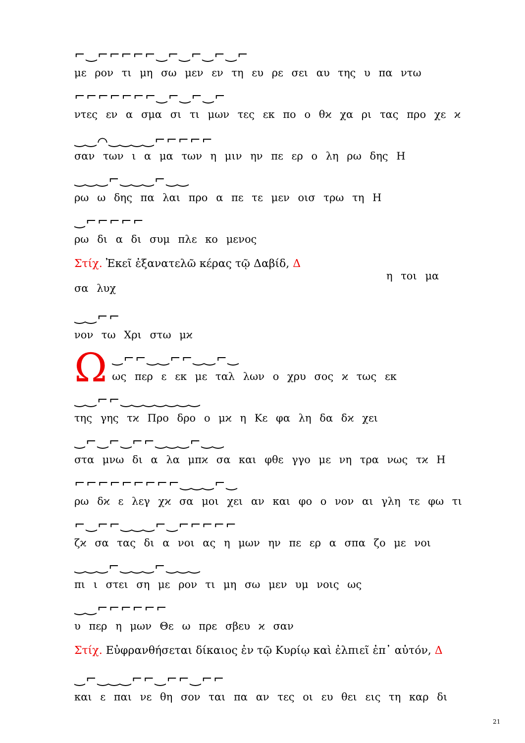⌐‿⌐⌐⌐⌐⌐‿⌐‿⌐‿⌐‿⌐
με ρον τι μη σω μεν εν τη ευ ρε σει αυ της υ πα ντω
⌐⌐⌐⌐⌐⌐⌐‿⌐‿⌐‿⌐
ντες εν α σμα σι τι μων τες εκ πο ο θϰ χα ρι τας προ χε ϰ
‿‿⌒‿‿‿‿⌐⌐⌐⌐⌐
σαν των ι α μα των η μιν ην πε ερ ο λη ρω δης Η
‿‿‿⌐‿‿‿⌐‿‿
ρω ω δης πα λαι προ α πε τε μεν οισ τρω τη Η
‿⌐⌐⌐⌐⌐
ρω δι α δι συμ πλε κο μενος
Στίχ. Ἐκεῖ ἐξανατελῶ κέρας τῷ Δαβίδ, Δ
η τοι μα σα λυχ
‿‿⌐⌐
νον τω Χρι στω μϰ
Ω
‿⌐⌐‿‿⌐⌐‿‿⌐‿
ως περ ε εκ με ταλ λων ο χρυ σος ϰ τως εκ
‿‿⌐⌐‿‿‿‿‿‿‿
της γης τϰ Προ δρο ο μϰ η Κε φα λη δα δϰ χει
‿⌐‿⌐‿⌐⌐‿‿‿⌐‿‿
στα μνω δι α λα μπϰ σα και φθε γγο με νη τρα νως τϰ Η
⌐⌐⌐⌐⌐⌐⌐⌐⌐‿‿‿⌐‿
ρω δϰ ε λεγ χϰ σα μοι χει αν και φο ο νον αι γλη τε φω τι
⌐‿⌐⌐‿‿‿⌐‿⌐⌐⌐⌐⌐
ζϰ σα τας δι α νοι ας η μων ην πε ερ α σπα ζο με νοι
‿‿‿⌐‿‿‿⌐‿‿‿
πι ι στει ση με ρον τι μη σω μεν υμ νοις ως
‿‿⌐⌐⌐⌐⌐⌐
υ περ η μων Θε ω πρε σβευ ϰ σαν
Στίχ. Εὐφρανθήσεται δίκαιος ἐν τῷ Κυρίῳ καὶ ἐλπιεῖ ἐπ᾽ αὐτόν, Δ
‿⌐‿‿‿⌐⌐‿⌐⌐‿⌐⌐
και ε παι νε θη σον ται πα αν τες οι ευ θει εις τη καρ δι
21